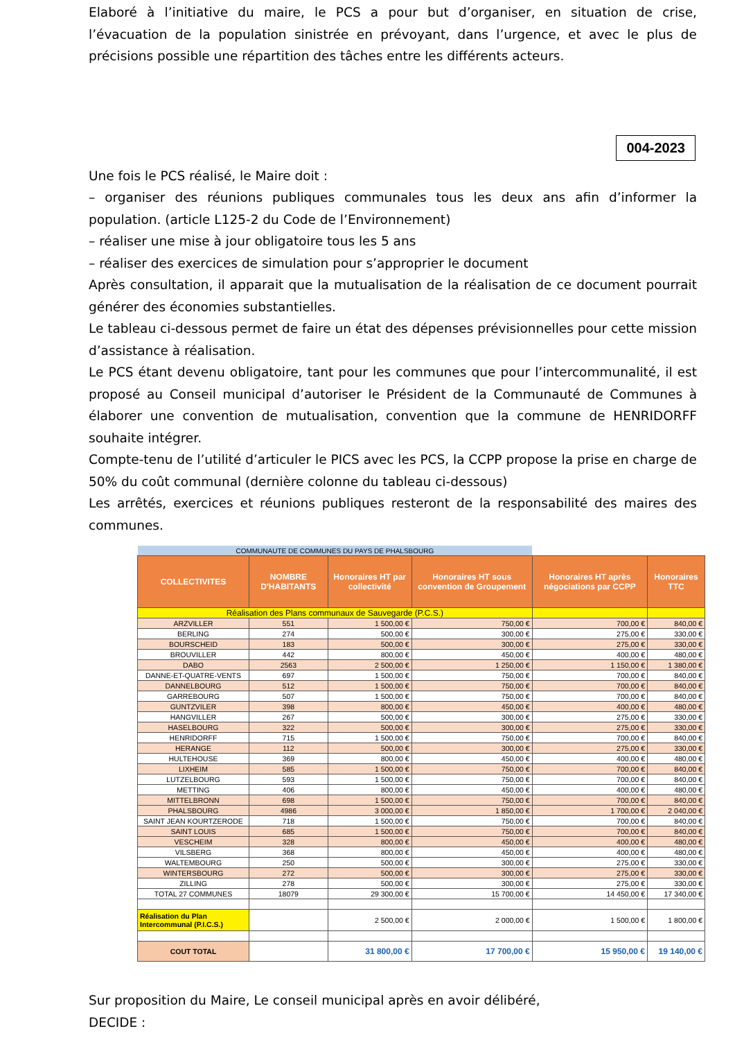Elaboré à l’initiative du maire, le PCS a pour but d’organiser, en situation de crise, l’évacuation de la population sinistrée en prévoyant, dans l’urgence, et avec le plus de précisions possible une répartition des tâches entre les différents acteurs.
004-2023
Une fois le PCS réalisé, le Maire doit :
– organiser des réunions publiques communales tous les deux ans afin d’informer la population. (article L125-2 du Code de l’Environnement)
– réaliser une mise à jour obligatoire tous les 5 ans
– réaliser des exercices de simulation pour s’approprier le document
Après consultation, il apparait que la mutualisation de la réalisation de ce document pourrait générer des économies substantielles.
Le tableau ci-dessous permet de faire un état des dépenses prévisionnelles pour cette mission d’assistance à réalisation.
Le PCS étant devenu obligatoire, tant pour les communes que pour l’intercommunalité, il est proposé au Conseil municipal d’autoriser le Président de la Communauté de Communes à élaborer une convention de mutualisation, convention que la commune de HENRIDORFF souhaite intégrer.
Compte-tenu de l’utilité d’articuler le PICS avec les PCS, la CCPP propose la prise en charge de 50% du coût communal (dernière colonne du tableau ci-dessous)
Les arrêtés, exercices et réunions publiques resteront de la responsabilité des maires des communes.
| COMMUNAUTE DE COMMUNES DU PAYS DE PHALSBOURG | | | | | |
| COLLECTIVITES | NOMBRE D'HABITANTS | Honoraires HT par collectivité | Honoraires HT sous convention de Groupement | Honoraires HT après négociations par CCPP | Honoraires TTC |
| Réalisation des Plans communaux de Sauvegarde (P.C.S.) | | | | | |
| ARZVILLER | 551 | 1 500,00 € | 750,00 € | 700,00 € | 840,00 € |
| BERLING | 274 | 500,00 € | 300,00 € | 275,00 € | 330,00 € |
| BOURSCHEID | 183 | 500,00 € | 300,00 € | 275,00 € | 330,00 € |
| BROUVILLER | 442 | 800,00 € | 450,00 € | 400,00 € | 480,00 € |
| DABO | 2563 | 2 500,00 € | 1 250,00 € | 1 150,00 € | 1 380,00 € |
| DANNE-ET-QUATRE-VENTS | 697 | 1 500,00 € | 750,00 € | 700,00 € | 840,00 € |
| DANNELBOURG | 512 | 1 500,00 € | 750,00 € | 700,00 € | 840,00 € |
| GARREBOURG | 507 | 1 500,00 € | 750,00 € | 700,00 € | 840,00 € |
| GUNTZVILER | 398 | 800,00 € | 450,00 € | 400,00 € | 480,00 € |
| HANGVILLER | 267 | 500,00 € | 300,00 € | 275,00 € | 330,00 € |
| HASELBOURG | 322 | 500,00 € | 300,00 € | 275,00 € | 330,00 € |
| HENRIDORFF | 715 | 1 500,00 € | 750,00 € | 700,00 € | 840,00 € |
| HERANGE | 112 | 500,00 € | 300,00 € | 275,00 € | 330,00 € |
| HULTEHOUSE | 369 | 800,00 € | 450,00 € | 400,00 € | 480,00 € |
| LIXHEIM | 585 | 1 500,00 € | 750,00 € | 700,00 € | 840,00 € |
| LUTZELBOURG | 593 | 1 500,00 € | 750,00 € | 700,00 € | 840,00 € |
| METTING | 406 | 800,00 € | 450,00 € | 400,00 € | 480,00 € |
| MITTELBRONN | 698 | 1 500,00 € | 750,00 € | 700,00 € | 840,00 € |
| PHALSBOURG | 4986 | 3 000,00 € | 1 850,00 € | 1 700,00 € | 2 040,00 € |
| SAINT JEAN KOURTZERODE | 718 | 1 500,00 € | 750,00 € | 700,00 € | 840,00 € |
| SAINT LOUIS | 685 | 1 500,00 € | 750,00 € | 700,00 € | 840,00 € |
| VESCHEIM | 328 | 800,00 € | 450,00 € | 400,00 € | 480,00 € |
| VILSBERG | 368 | 800,00 € | 450,00 € | 400,00 € | 480,00 € |
| WALTEMBOURG | 250 | 500,00 € | 300,00 € | 275,00 € | 330,00 € |
| WINTERSBOURG | 272 | 500,00 € | 300,00 € | 275,00 € | 330,00 € |
| ZILLING | 278 | 500,00 € | 300,00 € | 275,00 € | 330,00 € |
| TOTAL 27 COMMUNES | 18079 | 29 300,00 € | 15 700,00 € | 14 450,00 € | 17 340,00 € |
| Réalisation du Plan Intercommunal (P.I.C.S.) | | 2 500,00 € | 2 000,00 € | 1 500,00 € | 1 800,00 € |
| COUT TOTAL | | 31 800,00 € | 17 700,00 € | 15 950,00 € | 19 140,00 € |
Sur proposition du Maire, Le conseil municipal après en avoir délibéré,
DECIDE :